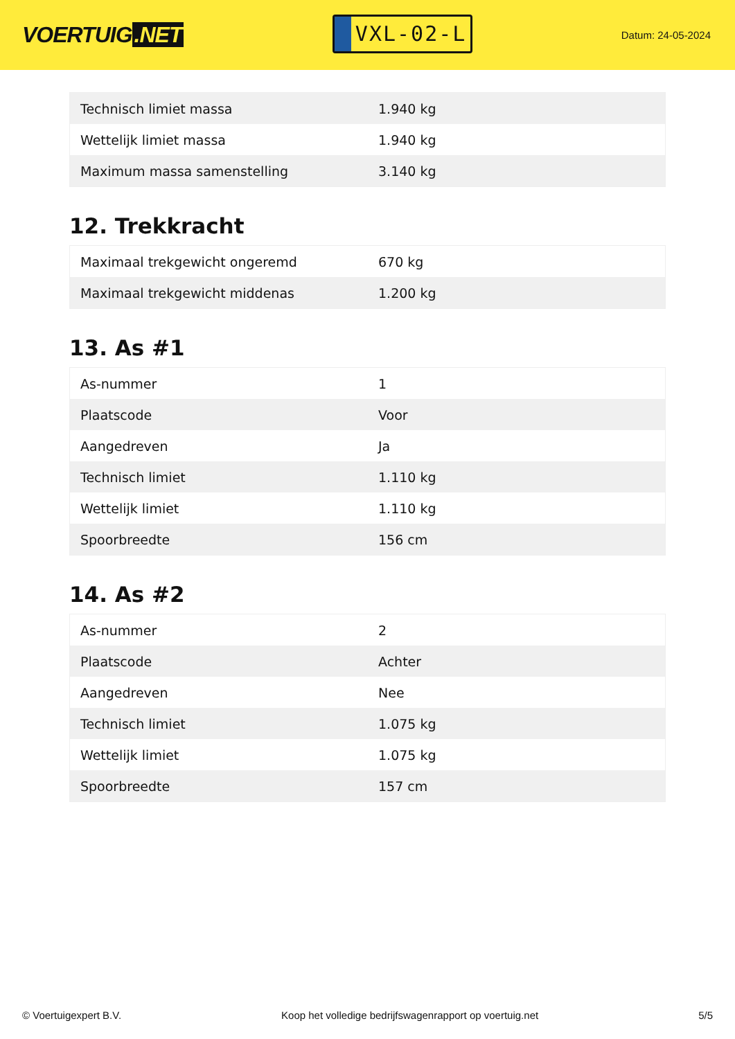VOERTUIG.NET
VXL-02-L
Datum: 24-05-2024
| Technisch limiet massa | 1.940 kg |
| Wettelijk limiet massa | 1.940 kg |
| Maximum massa samenstelling | 3.140 kg |
12. Trekkracht
| Maximaal trekgewicht ongeremd | 670 kg |
| Maximaal trekgewicht middenas | 1.200 kg |
13. As #1
| As-nummer | 1 |
| Plaatscode | Voor |
| Aangedreven | Ja |
| Technisch limiet | 1.110 kg |
| Wettelijk limiet | 1.110 kg |
| Spoorbreedte | 156 cm |
14. As #2
| As-nummer | 2 |
| Plaatscode | Achter |
| Aangedreven | Nee |
| Technisch limiet | 1.075 kg |
| Wettelijk limiet | 1.075 kg |
| Spoorbreedte | 157 cm |
© Voertuigexpert B.V. Koop het volledige bedrijfswagenrapport op voertuig.net 5/5